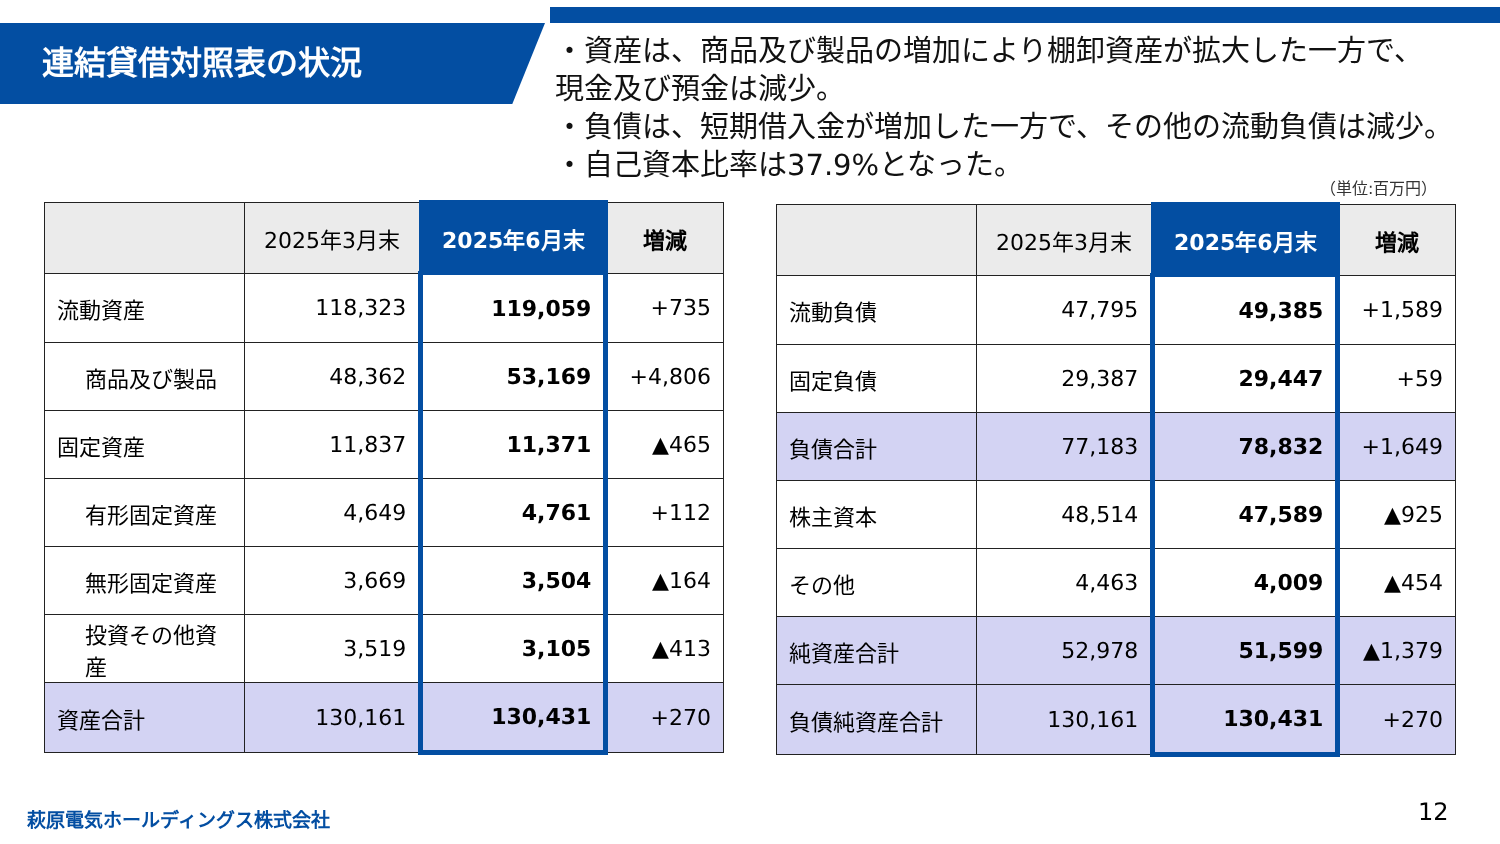連結貸借対照表の状況
・資産は、商品及び製品の増加により棚卸資産が拡大した一方で、
現金及び預金は減少。
・負債は、短期借入金が増加した一方で、その他の流動負債は減少。
・自己資本比率は37.9%となった。
（単位:百万円）
| | 2025年3月末 | 2025年6月末 | 増減 |
| --- | --- | --- | --- |
| 流動資産 | 118,323 | 119,059 | +735 |
| 商品及び製品 | 48,362 | 53,169 | +4,806 |
| 固定資産 | 11,837 | 11,371 | ▲465 |
| 有形固定資産 | 4,649 | 4,761 | +112 |
| 無形固定資産 | 3,669 | 3,504 | ▲164 |
| 投資その他資産 | 3,519 | 3,105 | ▲413 |
| 資産合計 | 130,161 | 130,431 | +270 |
| | 2025年3月末 | 2025年6月末 | 増減 |
| --- | --- | --- | --- |
| 流動負債 | 47,795 | 49,385 | +1,589 |
| 固定負債 | 29,387 | 29,447 | +59 |
| 負債合計 | 77,183 | 78,832 | +1,649 |
| 株主資本 | 48,514 | 47,589 | ▲925 |
| その他 | 4,463 | 4,009 | ▲454 |
| 純資産合計 | 52,978 | 51,599 | ▲1,379 |
| 負債純資産合計 | 130,161 | 130,431 | +270 |
萩原電気ホールディングス株式会社 12